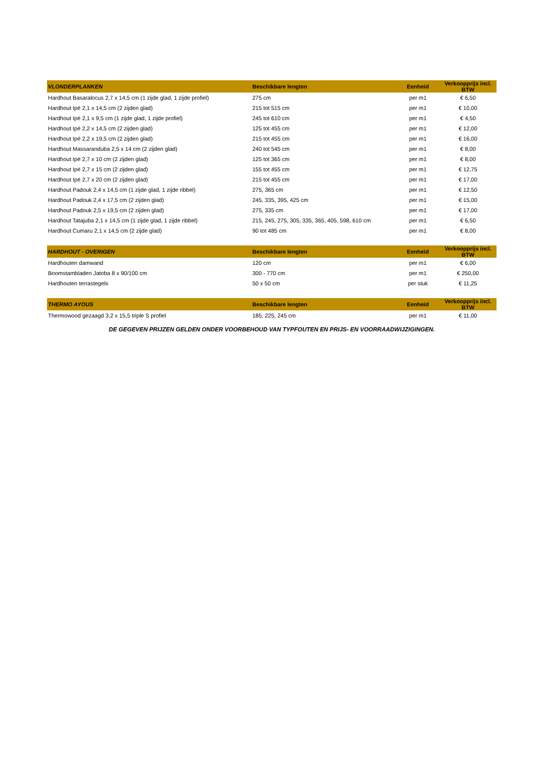| VLONDERPLANKEN | Beschikbare lengten | Eenheid | Verkoopprijs incl. BTW |
| --- | --- | --- | --- |
| Hardhout Basaralocus 2,7 x 14,5 cm (1 zijde glad, 1 zijde profiel) | 275 cm | per m1 | € 6,50 |
| Hardhout Ipé 2,1 x 14,5 cm (2 zijden glad) | 215 tot 515 cm | per m1 | € 10,00 |
| Hardhout Ipé 2,1 x 9,5 cm (1 zijde glad, 1 zijde profiel) | 245 tot 610 cm | per m1 | € 4,50 |
| Hardhout Ipé 2,2 x 14,5 cm (2 zijden glad) | 125 tot 455 cm | per m1 | € 12,00 |
| Hardhout Ipé 2,2 x 19,5 cm (2 zijden glad) | 215 tot 455 cm | per m1 | € 16,00 |
| Hardhout Massaranduba 2,5 x 14 cm (2 zijden glad) | 240 tot 545 cm | per m1 | € 8,00 |
| Hardhout Ipé 2,7 x 10 cm (2 zijden glad) | 125 tot 365 cm | per m1 | € 8,00 |
| Hardhout Ipé 2,7 x 15 cm (2 zijden glad) | 155 tot 455 cm | per m1 | € 12,75 |
| Hardhout Ipé 2,7 x 20 cm (2 zijden glad) | 215 tot 455 cm | per m1 | € 17,00 |
| Hardhout Padouk 2,4 x 14,5 cm (1 zijde glad, 1 zijde ribbel) | 275, 365 cm | per m1 | € 12,50 |
| Hardhout Padouk 2,4 x 17,5 cm (2 zijden glad) | 245, 335, 395, 425 cm | per m1 | € 15,00 |
| Hardhout Padouk 2,5 x 19,5 cm (2 zijden glad) | 275, 335 cm | per m1 | € 17,00 |
| Hardhout Tatajuba 2,1 x 14,5 cm (1 zijde glad, 1 zijde ribbel) | 215, 245, 275, 305, 335, 365, 405, 598, 610 cm | per m1 | € 6,50 |
| Hardhout Cumaru 2,1 x 14,5 cm (2 zijde glad) | 90 tot 485 cm | per m1 | € 8,00 |
| HARDHOUT - OVERIGEN | Beschikbare lengten | Eenheid | Verkoopprijs incl. BTW |
| --- | --- | --- | --- |
| Hardhouten damwand | 120 cm | per m1 | € 6,00 |
| Boomstambladen Jatoba 8 x 90/100 cm | 300 - 770 cm | per m1 | € 250,00 |
| Hardhouten terrastegels | 50 x 50 cm | per stuk | € 11,25 |
| THERMO AYOUS | Beschikbare lengten | Eenheid | Verkoopprijs incl. BTW |
| --- | --- | --- | --- |
| Thermowood gezaagd 3,2 x 15,5 triple S profiel | 185, 225, 245 cm | per m1 | € 11,00 |
DE GEGEVEN PRIJZEN GELDEN ONDER VOORBEHOUD VAN TYPFOUTEN EN PRIJS- EN VOORRAADWIJZIGINGEN.